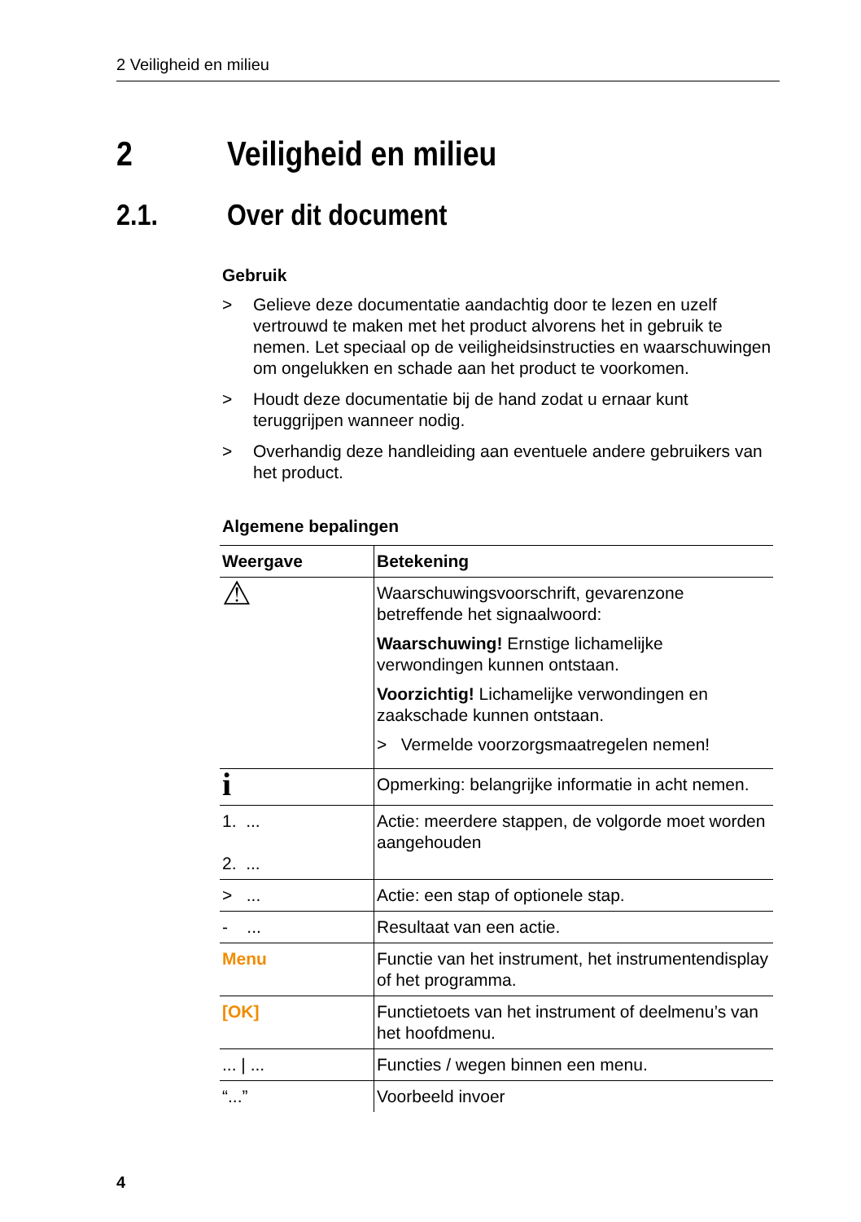2 Veiligheid en milieu
2 Veiligheid en milieu
2.1. Over dit document
Gebruik
> Gelieve deze documentatie aandachtig door te lezen en uzelf vertrouwd te maken met het product alvorens het in gebruik te nemen. Let speciaal op de veiligheidsinstructies en waarschuwingen om ongelukken en schade aan het product te voorkomen.
> Houdt deze documentatie bij de hand zodat u ernaar kunt teruggrijpen wanneer nodig.
> Overhandig deze handleiding aan eventuele andere gebruikers van het product.
Algemene bepalingen
| Weergave | Betekening |
| --- | --- |
| ⚠ | Waarschuwingsvoorschrift, gevarenzone betreffende het signaalwoord: Waarschuwing! Ernstige lichamelijke verwondingen kunnen ontstaan. Voorzichtig! Lichamelijke verwondingen en zaakschade kunnen ontstaan. > Vermelde voorzorgsmaatregelen nemen! |
| i | Opmerking: belangrijke informatie in acht nemen. |
| 1. ... 2. ... | Actie: meerdere stappen, de volgorde moet worden aangehouden |
| > ... | Actie: een stap of optionele stap. |
| - ... | Resultaat van een actie. |
| Menu | Functie van het instrument, het instrumentendisplay of het programma. |
| [OK] | Functietoets van het instrument of deelmenu’s van het hoofdmenu. |
| ... / ... | Functies / wegen binnen een menu. |
| “...” | Voorbeeld invoer |
4